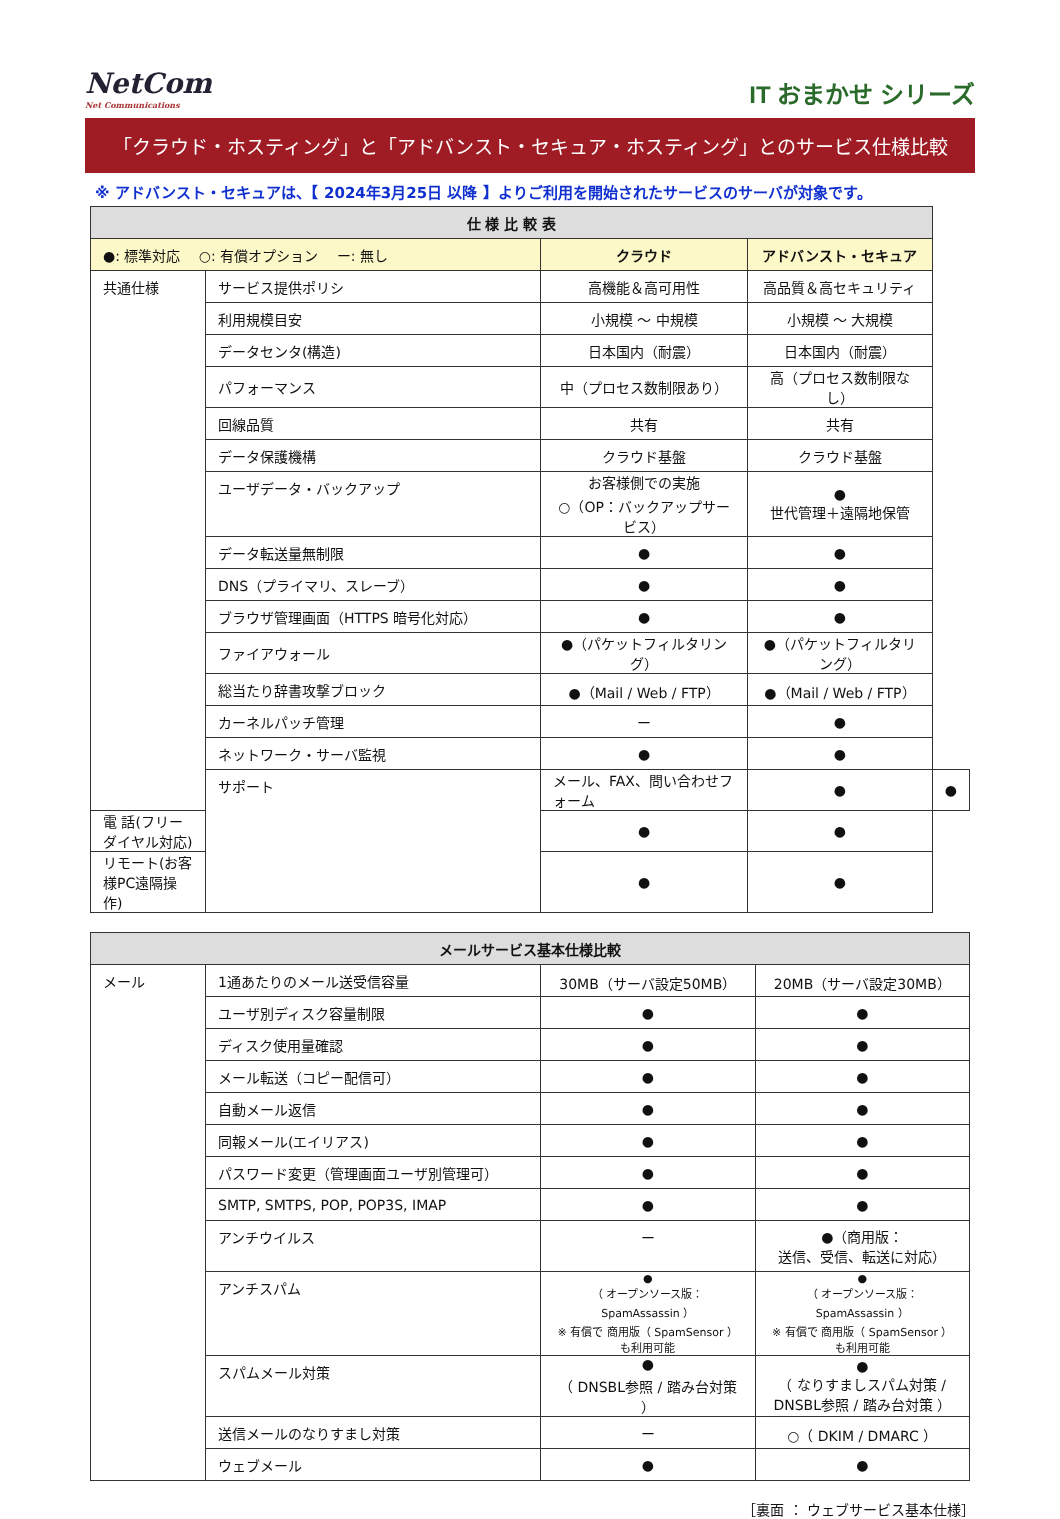NetCom
Net Communications
IT おまかせ シリーズ
「クラウド・ホスティング」と「アドバンスト・セキュア・ホスティング」とのサービス仕様比較
※ アドバンスト・セキュアは、【 2024年3月25日 以降 】よりご利用を開始されたサービスのサーバが対象です。
| 仕 様 比 較 表 | | | | |
| --- | --- | --- | --- | --- |
| ●: 標準対応 ○: 有償オプション ー: 無し | | クラウド | アドバンスト・セキュア | |
| 共通仕様 | サービス提供ポリシ | 高機能＆高可用性 | 高品質＆高セキュリティ | |
| | 利用規模目安 | 小規模 ～ 中規模 | 小規模 ～ 大規模 | |
| | データセンタ(構造) | 日本国内（耐震） | 日本国内（耐震） | |
| | パフォーマンス | 中（プロセス数制限あり） | 高（プロセス数制限なし） | |
| | 回線品質 | 共有 | 共有 | |
| | データ保護機構 | クラウド基盤 | クラウド基盤 | |
| | ユーザデータ・バックアップ | お客様側での実施 ○（OP：バックアップサービス） | ● 世代管理＋遠隔地保管 | |
| | データ転送量無制限 | ● | ● | |
| | DNS（プライマリ、スレーブ） | ● | ● | |
| | ブラウザ管理画面（HTTPS 暗号化対応） | ● | ● | |
| | ファイアウォール | ●（パケットフィルタリング） | ●（パケットフィルタリング） | |
| | 総当たり辞書攻撃ブロック | ●（Mail / Web / FTP） | ●（Mail / Web / FTP） | |
| | カーネルパッチ管理 | ー | ● | |
| | ネットワーク・サーバ監視 | ● | ● | |
| | サポート | メール、FAX、問い合わせフォーム | ● | ● |
| 電 話(フリーダイヤル対応) | | ● | ● | |
| リモート(お客様PC遠隔操作) | | ● | ● | |
| メールサービス基本仕様比較 | | | |
| --- | --- | --- | --- |
| メール | 1通あたりのメール送受信容量 | 30MB（サーバ設定50MB） | 20MB（サーバ設定30MB） |
| | ユーザ別ディスク容量制限 | ● | ● |
| | ディスク使用量確認 | ● | ● |
| | メール転送（コピー配信可） | ● | ● |
| | 自動メール返信 | ● | ● |
| | 同報メール(エイリアス) | ● | ● |
| | パスワード変更（管理画面ユーザ別管理可） | ● | ● |
| | SMTP, SMTPS, POP, POP3S, IMAP | ● | ● |
| | アンチウイルス | ー | ●（商用版： 送信、受信、転送に対応） |
| | アンチスパム | ● （ オープンソース版：SpamAssassin ） ※ 有償で 商用版（ SpamSensor ） も利用可能 | ● （ オープンソース版：SpamAssassin ） ※ 有償で 商用版（ SpamSensor ） も利用可能 |
| | スパムメール対策 | ● （ DNSBL参照 / 踏み台対策 ） | ● （ なりすましスパム対策 / DNSBL参照 / 踏み台対策 ） |
| | 送信メールのなりすまし対策 | ー | ○（ DKIM / DMARC ） |
| | ウェブメール | ● | ● |
［裏面 ： ウェブサービス基本仕様］